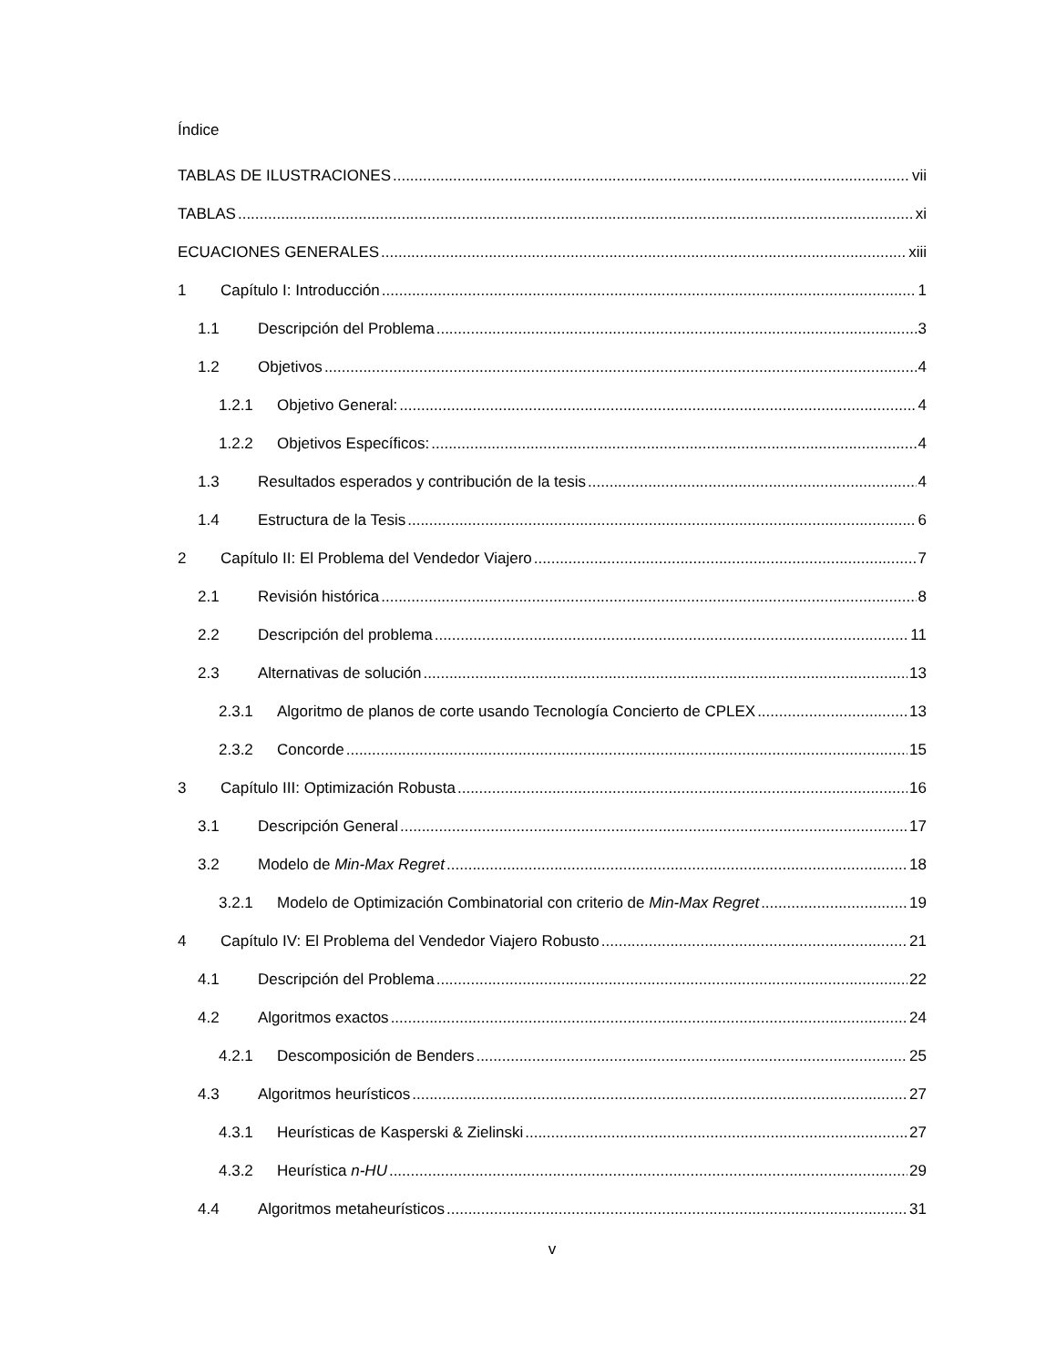Índice
TABLAS DE ILUSTRACIONES vii
TABLAS xi
ECUACIONES GENERALES xiii
1 Capítulo I: Introducción 1
1.1 Descripción del Problema 3
1.2 Objetivos 4
1.2.1 Objetivo General: 4
1.2.2 Objetivos Específicos: 4
1.3 Resultados esperados y contribución de la tesis 4
1.4 Estructura de la Tesis 6
2 Capítulo II: El Problema del Vendedor Viajero 7
2.1 Revisión histórica 8
2.2 Descripción del problema 11
2.3 Alternativas de solución 13
2.3.1 Algoritmo de planos de corte usando Tecnología Concierto de CPLEX 13
2.3.2 Concorde 15
3 Capítulo III: Optimización Robusta 16
3.1 Descripción General 17
3.2 Modelo de Min-Max Regret 18
3.2.1 Modelo de Optimización Combinatorial con criterio de Min-Max Regret 19
4 Capítulo IV: El Problema del Vendedor Viajero Robusto 21
4.1 Descripción del Problema 22
4.2 Algoritmos exactos 24
4.2.1 Descomposición de Benders 25
4.3 Algoritmos heurísticos 27
4.3.1 Heurísticas de Kasperski & Zielinski 27
4.3.2 Heurística n-HU 29
4.4 Algoritmos metaheurísticos 31
v